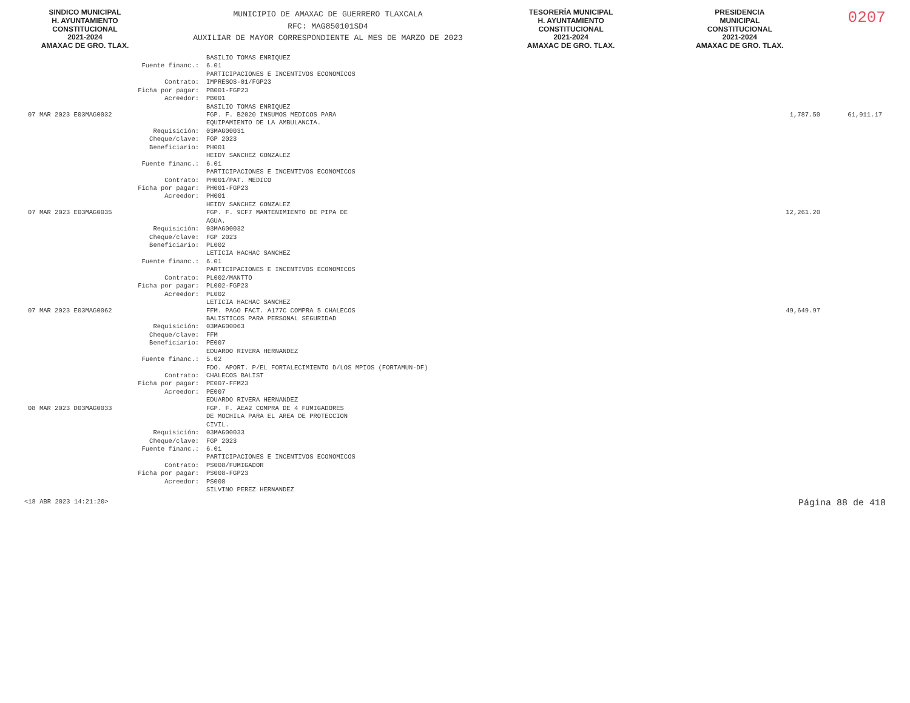SINDICO MUNICIPAL
H. AYUNTAMIENTO
CONSTITUCIONAL
2021-2024
AMAXAC DE GRO. TLAX.
MUNICIPIO DE AMAXAC DE GUERRERO TLAXCALA
RFC: MAG850101SD4
AUXILIAR DE MAYOR CORRESPONDIENTE AL MES DE MARZO DE 2023
TESORERÍA MUNICIPAL
H. AYUNTAMIENTO
CONSTITUCIONAL
2021-2024
AMAXAC DE GRO. TLAX.
PRESIDENCIA
MUNICIPAL
CONSTITUCIONAL
2021-2024
AMAXAC DE GRO. TLAX.
0207
| | | BASILIO TOMAS ENRIQUEZ | | |
| | Fuente financ.: | 6.01 PARTICIPACIONES E INCENTIVOS ECONOMICOS | | |
| | Contrato: | IMPRESOS-01/FGP23 | | |
| | Ficha por pagar: | PB001-FGP23 | | |
| | Acreedor: | PB001 BASILIO TOMAS ENRIQUEZ | | |
| 07 MAR 2023 E03MAG0032 | | FGP. F. B2020 INSUMOS MEDICOS PARA EQUIPAMIENTO DE LA AMBULANCIA. | 1,787.50 | 61,911.17 |
| | Requisición: | 03MAG00031 | | |
| | Cheque/clave: | FGP 2023 | | |
| | Beneficiario: | PH001 HEIDY SANCHEZ GONZALEZ | | |
| | Fuente financ.: | 6.01 PARTICIPACIONES E INCENTIVOS ECONOMICOS | | |
| | Contrato: | PH001/PAT. MEDICO | | |
| | Ficha por pagar: | PH001-FGP23 | | |
| | Acreedor: | PH001 HEIDY SANCHEZ GONZALEZ | | |
| 07 MAR 2023 E03MAG0035 | | FGP. F. 9CF7 MANTENIMIENTO DE PIPA DE AGUA. | 12,261.20 | |
| | Requisición: | 03MAG00032 | | |
| | Cheque/clave: | FGP 2023 | | |
| | Beneficiario: | PL002 LETICIA HACHAC SANCHEZ | | |
| | Fuente financ.: | 6.01 PARTICIPACIONES E INCENTIVOS ECONOMICOS | | |
| | Contrato: | PL002/MANTTO | | |
| | Ficha por pagar: | PL002-FGP23 | | |
| | Acreedor: | PL002 LETICIA HACHAC SANCHEZ | | |
| 07 MAR 2023 E03MAG0062 | | FFM. PAGO FACT. A177C COMPRA 5 CHALECOS BALISTICOS PARA PERSONAL SEGURIDAD | 49,649.97 | |
| | Requisición: | 03MAG00063 | | |
| | Cheque/clave: | FFM | | |
| | Beneficiario: | PE007 EDUARDO RIVERA HERNANDEZ | | |
| | Fuente financ.: | 5.02 FDO. APORT. P/EL FORTALECIMIENTO D/LOS MPIOS (FORTAMUN-DF) | | |
| | Contrato: | CHALECOS BALIST | | |
| | Ficha por pagar: | PE007-FFM23 | | |
| | Acreedor: | PE007 EDUARDO RIVERA HERNANDEZ | | |
| 08 MAR 2023 D03MAG0033 | | FGP. F. AEA2 COMPRA DE 4 FUMIGADORES DE MOCHILA PARA EL AREA DE PROTECCION CIVIL. | | |
| | Requisición: | 03MAG00033 | | |
| | Cheque/clave: | FGP 2023 | | |
| | Fuente financ.: | 6.01 PARTICIPACIONES E INCENTIVOS ECONOMICOS | | |
| | Contrato: | PS008/FUMIGADOR | | |
| | Ficha por pagar: | PS008-FGP23 | | |
| | Acreedor: | PS008 SILVINO PEREZ HERNANDEZ | | |
<18 ABR 2023 14:21:20> Página 88 de 418